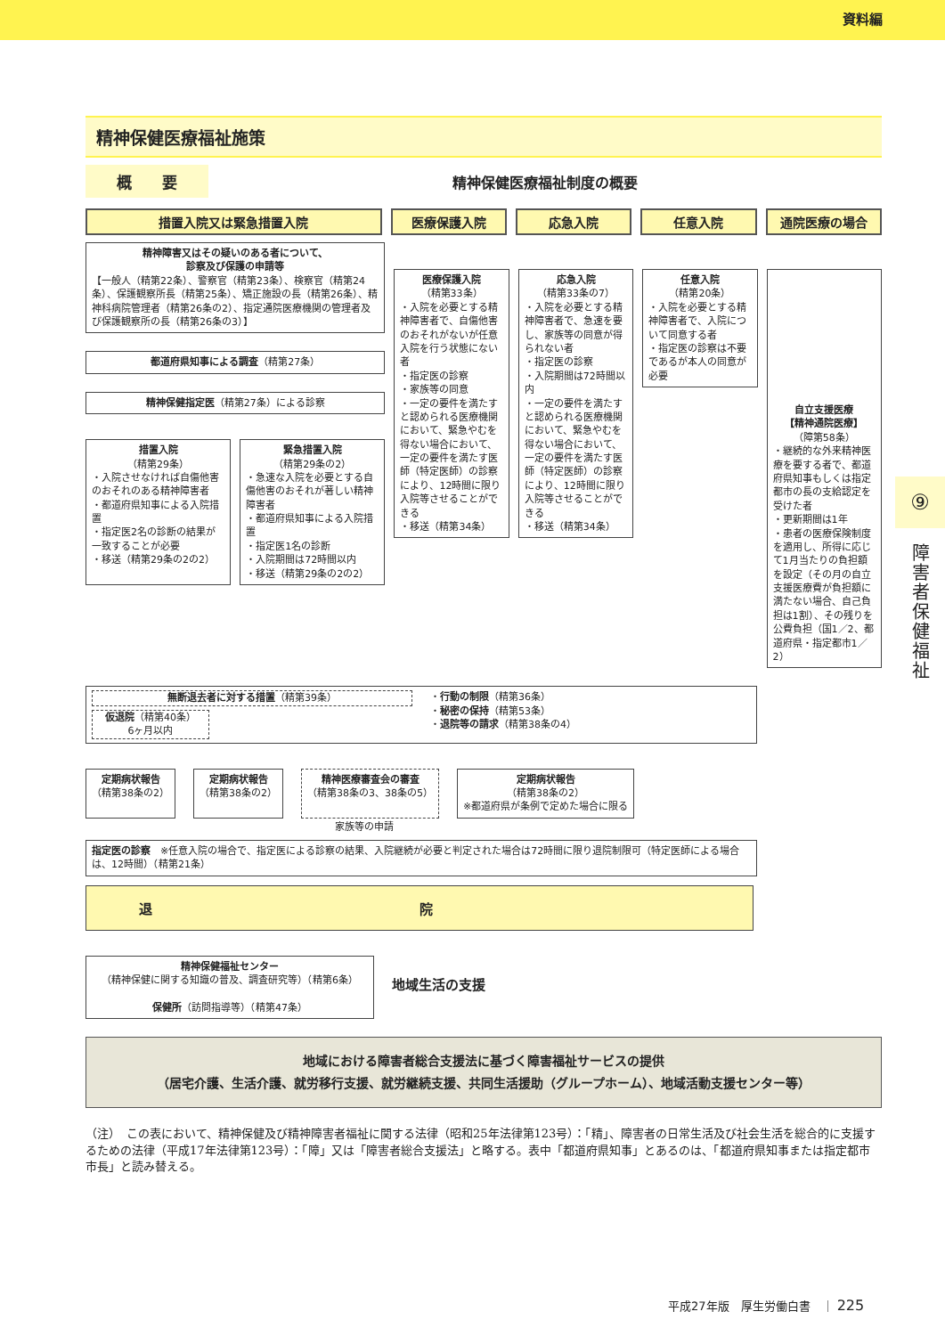資料編
精神保健医療福祉施策
概　　要
精神保健医療福祉制度の概要
措置入院又は緊急措置入院 医療保護入院 応急入院 任意入院 通院医療の場合
精神障害又はその疑いのある者について、
診察及び保護の申請等
【一般人（精第22条）、警察官（精第23条）、検察官（精第24条）、保護観察所長（精第25条）、矯正施設の長（精第26条）、精神科病院管理者（精第26条の2）、指定通院医療機関の管理者及び保護観察所の長（精第26条の3）】
都道府県知事による調査（精第27条）
精神保健指定医（精第27条）による診察
措置入院
（精第29条）
・入院させなければ自傷他害のおそれのある精神障害者
・都道府県知事による入院措置
・指定医2名の診断の結果が一致することが必要
・移送（精第29条の2の2）
緊急措置入院
（精第29条の2）
・急速な入院を必要とする自傷他害のおそれが著しい精神障害者
・都道府県知事による入院措置
・指定医1名の診断
・入院期間は72時間以内
・移送（精第29条の2の2）
医療保護入院
（精第33条）
・入院を必要とする精神障害者で、自傷他害のおそれがないが任意入院を行う状態にない者
・指定医の診察
・家族等の同意
・一定の要件を満たすと認められる医療機関において、緊急やむを得ない場合において、一定の要件を満たす医師（特定医師）の診察により、12時間に限り入院等させることができる
・移送（精第34条）
応急入院
（精第33条の7）
・入院を必要とする精神障害者で、急速を要し、家族等の同意が得られない者
・指定医の診察
・入院期間は72時間以内
・一定の要件を満たすと認められる医療機関において、緊急やむを得ない場合において、一定の要件を満たす医師（特定医師）の診察により、12時間に限り入院等させることができる
・移送（精第34条）
任意入院
（精第20条）
・入院を必要とする精神障害者で、入院について同意する者
・指定医の診察は不要であるが本人の同意が必要
自立支援医療
【精神通院医療】
（障第58条）
・継続的な外来精神医療を要する者で、都道府県知事もしくは指定都市の長の支給認定を受けた者
・更新期間は1年
・患者の医療保険制度を適用し、所得に応じて1月当たりの負担額を設定（その月の自立支援医療費が負担額に満たない場合、自己負担は1割）、その残りを公費負担（国1／2、都道府県・指定都市1／2）
無断退去者に対する措置（精第39条）
仮退院（精第40条）
6ヶ月以内
・行動の制限（精第36条）
・秘密の保持（精第53条）
・退院等の請求（精第38条の4）
定期病状報告
（精第38条の2）
定期病状報告
（精第38条の2）
精神医療審査会の審査
（精第38条の3、38条の5）
定期病状報告
（精第38条の2）
※都道府県が条例で定めた場合に限る
家族等の申請
指定医の診察　※任意入院の場合で、指定医による診察の結果、入院継続が必要と判定された場合は72時間に限り退院制限可（特定医師による場合は、12時間）（精第21条）
退院
精神保健福祉センター
（精神保健に関する知識の普及、調査研究等）（精第6条）
保健所（訪問指導等）（精第47条）
地域生活の支援
地域における障害者総合支援法に基づく障害福祉サービスの提供
（居宅介護、生活介護、就労移行支援、就労継続支援、共同生活援助（グループホーム）、地域活動支援センター等）
（注）　この表において、精神保健及び精神障害者福祉に関する法律（昭和25年法律第123号）：「精」、障害者の日常生活及び社会生活を総合的に支援するための法律（平成17年法律第123号）：「障」又は「障害者総合支援法」と略する。表中「都道府県知事」とあるのは、「都道府県知事または指定都市市長」と読み替える。
⑨
障害者保健福祉
平成27年版　厚生労働白書　｜ 225